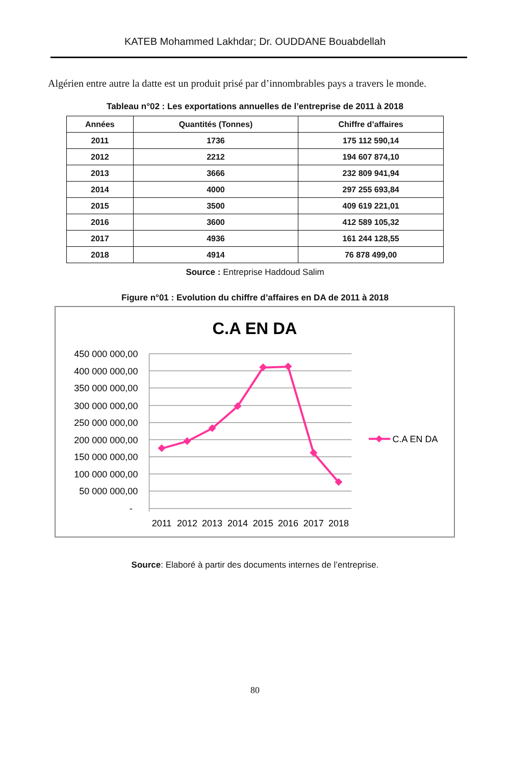KATEB Mohammed Lakhdar; Dr. OUDDANE Bouabdellah
Algérien entre autre la datte est un produit prisé par d’innombrables pays a travers le monde.
Tableau n°02 : Les exportations annuelles de l’entreprise de 2011 à 2018
| Années | Quantités (Tonnes) | Chiffre d’affaires |
| --- | --- | --- |
| 2011 | 1736 | 175 112 590,14 |
| 2012 | 2212 | 194 607 874,10 |
| 2013 | 3666 | 232 809 941,94 |
| 2014 | 4000 | 297 255 693,84 |
| 2015 | 3500 | 409 619 221,01 |
| 2016 | 3600 | 412 589 105,32 |
| 2017 | 4936 | 161 244 128,55 |
| 2018 | 4914 | 76 878 499,00 |
Source : Entreprise Haddoud Salim
Figure n°01 : Evolution du chiffre d’affaires en DA de 2011 à 2018
C.A EN DA
450 000 000,00
400 000 000,00
350 000 000,00
300 000 000,00
250 000 000,00
200 000 000,00
150 000 000,00
100 000 000,00
50 000 000,00
-
2011
2012
2013
2014
2015
2016
2017
2018
C.A EN DA
Source: Elaboré à partir des documents internes de l’entreprise.
80